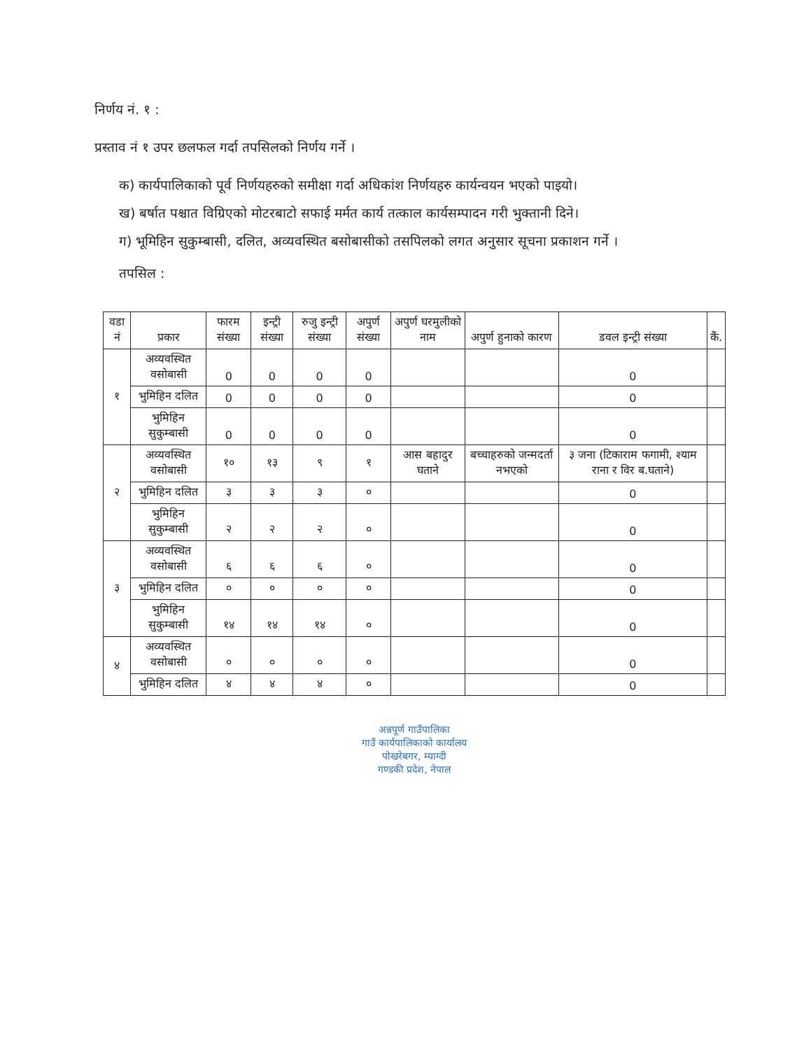निर्णय नं. १ :
प्रस्ताव नं १ उपर छलफल गर्दा तपसिलको निर्णय गर्ने ।
क) कार्यपालिकाको पूर्व निर्णयहरुको समीक्षा गर्दा अधिकांश निर्णयहरु कार्यन्वयन भएको पाइयो।
ख) बर्षात पश्चात विग्रिएको मोटरबाटो सफाई मर्मत कार्य तत्काल कार्यसम्पादन गरी भुक्तानी दिने।
ग) भूमिहिन सुकुम्बासी, दलित, अव्यवस्थित बसोबासीको तसपिलको लगत अनुसार सूचना प्रकाशन गर्ने ।
तपसिल :
| वडा नं | प्रकार | फारम संख्या | इन्ट्री संख्या | रुजु इन्ट्री संख्या | अपुर्ण संख्या | अपुर्ण घरमुलीको नाम | अपुर्ण हुनाको कारण | डवल इन्ट्री संख्या | कैं. |
| --- | --- | --- | --- | --- | --- | --- | --- | --- | --- |
| १ | अव्यवस्थित वसोबासी | 0 | 0 | 0 | 0 | | | 0 | |
| | भुमिहिन दलित | 0 | 0 | 0 | 0 | | | 0 | |
| | भुमिहिन सुकुम्बासी | 0 | 0 | 0 | 0 | | | 0 | |
| २ | अव्यवस्थित वसोबासी | १० | १३ | ९ | १ | आस बहादुर घताने | बच्चाहरुको जन्मदर्ता नभएको | ३ जना (टिकाराम फगामी, श्याम राना र विर ब.घताने) | |
| | भुमिहिन दलित | ३ | ३ | ३ | ० | | | 0 | |
| | भुमिहिन सुकुम्बासी | २ | २ | २ | ० | | | 0 | |
| ३ | अव्यवस्थित वसोबासी | ६ | ६ | ६ | ० | | | 0 | |
| | भुमिहिन दलित | ० | ० | ० | ० | | | 0 | |
| | भुमिहिन सुकुम्बासी | १४ | १४ | १४ | ० | | | 0 | |
| ४ | अव्यवस्थित वसोबासी | ० | ० | ० | ० | | | 0 | |
| | भुमिहिन दलित | ४ | ४ | ४ | ० | | | 0 | |
अन्नपूर्ण गाउँपालिका
गाउँ कार्यपालिकाको कार्यालय
पोखरेबगर, म्याग्दी
गण्डकी प्रदेश, नेपाल